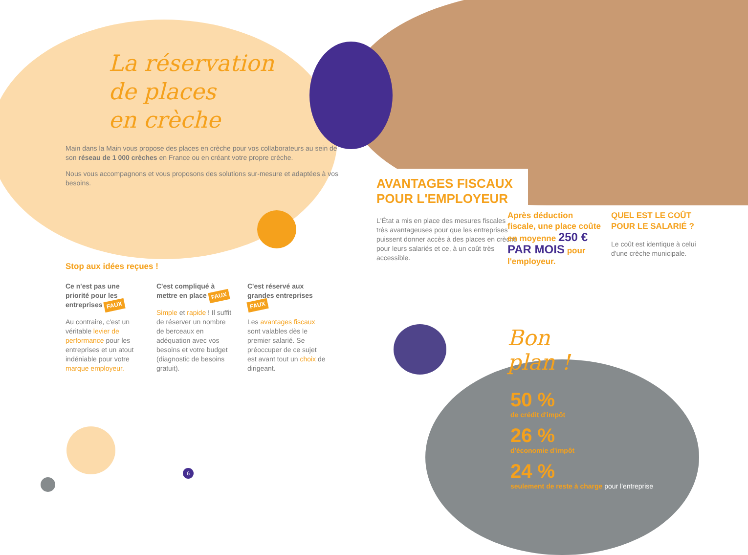La réservation
de places
en crèche
Main dans la Main vous propose des places en crèche pour vos collaborateurs au sein de son réseau de 1 000 crèches en France ou en créant votre propre crèche.
Nous vous accompagnons et vous proposons des solutions sur-mesure et adaptées à vos besoins.
Stop aux idées reçues !
Ce n'est pas une priorité pour les entreprises FAUX
Au contraire, c'est un véritable levier de performance pour les entreprises et un atout indéniable pour votre marque employeur.
C'est compliqué à mettre en place FAUX
Simple et rapide ! Il suffit de réserver un nombre de berceaux en adéquation avec vos besoins et votre budget (diagnostic de besoins gratuit).
C'est réservé aux grandes entreprises FAUX
Les avantages fiscaux sont valables dès le premier salarié. Se préoccuper de ce sujet est avant tout un choix de dirigeant.
6
AVANTAGES FISCAUX POUR L'EMPLOYEUR
L'État a mis en place des mesures fiscales très avantageuses pour que les entreprises puissent donner accès à des places en crèche pour leurs salariés et ce, à un coût très accessible.
Après déduction fiscale, une place coûte en moyenne 250 € PAR MOIS pour l'employeur.
Bon plan !
QUEL EST LE COÛT POUR LE SALARIÉ ?
Le coût est identique à celui d'une crèche municipale.
50 %
de crédit d'impôt
26 %
d'économie d'impôt
24 %
seulement de reste à charge pour l'entreprise